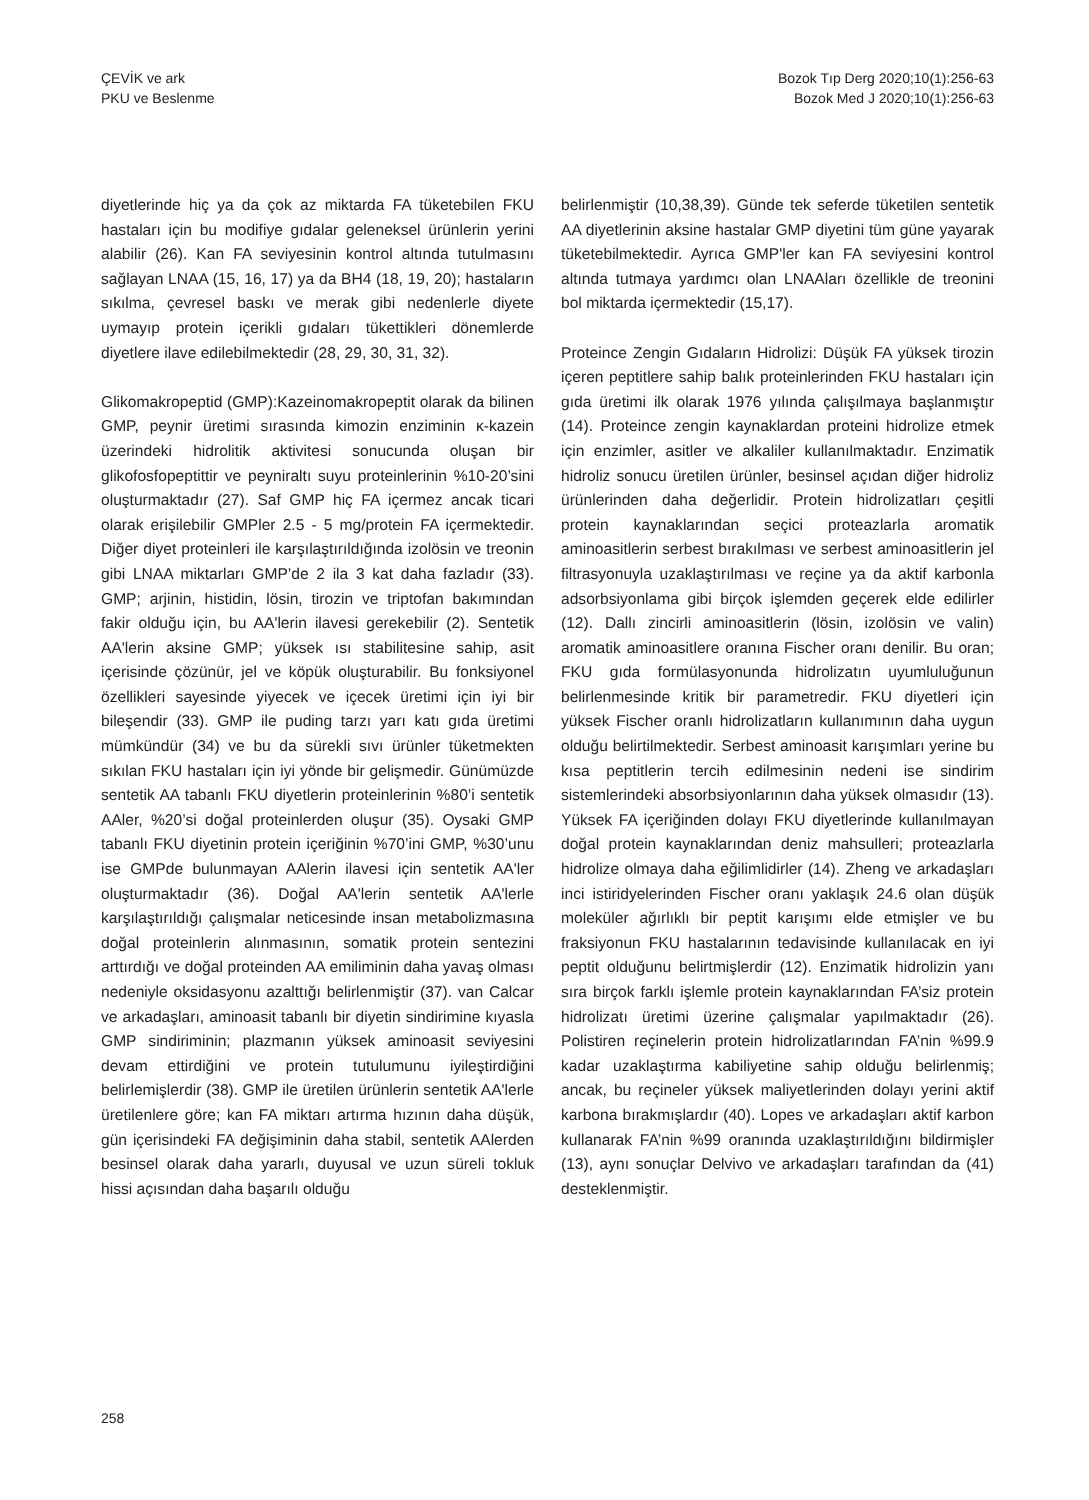ÇEVİK ve ark
PKU ve Beslenme
Bozok Tıp Derg 2020;10(1):256-63
Bozok Med J 2020;10(1):256-63
diyetlerinde hiç ya da çok az miktarda FA tüketebilen FKU hastaları için bu modifiye gıdalar geleneksel ürünlerin yerini alabilir (26). Kan FA seviyesinin kontrol altında tutulmasını sağlayan LNAA (15, 16, 17) ya da BH4 (18, 19, 20); hastaların sıkılma, çevresel baskı ve merak gibi nedenlerle diyete uymayıp protein içerikli gıdaları tükettikleri dönemlerde diyetlere ilave edilebilmektedir (28, 29, 30, 31, 32).
Glikomakropeptid (GMP):Kazeinomakropeptit olarak da bilinen GMP, peynir üretimi sırasında kimozin enziminin κ-kazein üzerindeki hidrolitik aktivitesi sonucunda oluşan bir glikofosfopeptittir ve peyniraltı suyu proteinlerinin %10-20’sini oluşturmaktadır (27). Saf GMP hiç FA içermez ancak ticari olarak erişilebilir GMPler 2.5 - 5 mg/protein FA içermektedir. Diğer diyet proteinleri ile karşılaştırıldığında izolösin ve treonin gibi LNAA miktarları GMP’de 2 ila 3 kat daha fazladır (33). GMP; arjinin, histidin, lösin, tirozin ve triptofan bakımından fakir olduğu için, bu AA'lerin ilavesi gerekebilir (2). Sentetik AA'lerin aksine GMP; yüksek ısı stabilitesine sahip, asit içerisinde çözünür, jel ve köpük oluşturabilir. Bu fonksiyonel özellikleri sayesinde yiyecek ve içecek üretimi için iyi bir bileşendir (33). GMP ile puding tarzı yarı katı gıda üretimi mümkündür (34) ve bu da sürekli sıvı ürünler tüketmekten sıkılan FKU hastaları için iyi yönde bir gelişmedir. Günümüzde sentetik AA tabanlı FKU diyetlerin proteinlerinin %80’i sentetik AAler, %20’si doğal proteinlerden oluşur (35). Oysaki GMP tabanlı FKU diyetinin protein içeriğinin %70’ini GMP, %30’unu ise GMPde bulunmayan AAlerin ilavesi için sentetik AA'ler oluşturmaktadır (36). Doğal AA'lerin sentetik AA'lerle karşılaştırıldığı çalışmalar neticesinde insan metabolizmasına doğal proteinlerin alınmasının, somatik protein sentezini arttırdığı ve doğal proteinden AA emiliminin daha yavaş olması nedeniyle oksidasyonu azalttığı belirlenmiştir (37). van Calcar ve arkadaşları, aminoasit tabanlı bir diyetin sindirimine kıyasla GMP sindiriminin; plazmanın yüksek aminoasit seviyesini devam ettirdiğini ve protein tutulumunu iyileştirdiğini belirlemişlerdir (38). GMP ile üretilen ürünlerin sentetik AA'lerle üretilenlere göre; kan FA miktarı artırma hızının daha düşük, gün içerisindeki FA değişiminin daha stabil, sentetik AAlerden besinsel olarak daha yararlı, duyusal ve uzun süreli tokluk hissi açısından daha başarılı olduğu
belirlenmiştir (10,38,39). Günde tek seferde tüketilen sentetik AA diyetlerinin aksine hastalar GMP diyetini tüm güne yayarak tüketebilmektedir. Ayrıca GMP'ler kan FA seviyesini kontrol altında tutmaya yardımcı olan LNAAları özellikle de treonini bol miktarda içermektedir (15,17).
Proteince Zengin Gıdaların Hidrolizi: Düşük FA yüksek tirozin içeren peptitlere sahip balık proteinlerinden FKU hastaları için gıda üretimi ilk olarak 1976 yılında çalışılmaya başlanmıştır (14). Proteince zengin kaynaklardan proteini hidrolize etmek için enzimler, asitler ve alkaliler kullanılmaktadır. Enzimatik hidroliz sonucu üretilen ürünler, besinsel açıdan diğer hidroliz ürünlerinden daha değerlidir. Protein hidrolizatları çeşitli protein kaynaklarından seçici proteazlarla aromatik aminoasitlerin serbest bırakılması ve serbest aminoasitlerin jel filtrasyonuyla uzaklaştırılması ve reçine ya da aktif karbonla adsorbsiyonlama gibi birçok işlemden geçerek elde edilirler (12). Dallı zincirli aminoasitlerin (lösin, izolösin ve valin) aromatik aminoasitlere oranına Fischer oranı denilir. Bu oran; FKU gıda formülasyonunda hidrolizatın uyumluluğunun belirlenmesinde kritik bir parametredir. FKU diyetleri için yüksek Fischer oranlı hidrolizatların kullanımının daha uygun olduğu belirtilmektedir. Serbest aminoasit karışımları yerine bu kısa peptitlerin tercih edilmesinin nedeni ise sindirim sistemlerindeki absorbsiyonlarının daha yüksek olmasıdır (13). Yüksek FA içeriğinden dolayı FKU diyetlerinde kullanılmayan doğal protein kaynaklarından deniz mahsulleri; proteazlarla hidrolize olmaya daha eğilimlidirler (14). Zheng ve arkadaşları inci istiridyelerinden Fischer oranı yaklaşık 24.6 olan düşük moleküler ağırlıklı bir peptit karışımı elde etmişler ve bu fraksiyonun FKU hastalarının tedavisinde kullanılacak en iyi peptit olduğunu belirtmişlerdir (12). Enzimatik hidrolizin yanı sıra birçok farklı işlemle protein kaynaklarından FA’siz protein hidrolizatı üretimi üzerine çalışmalar yapılmaktadır (26). Polistiren reçinelerin protein hidrolizatlarından FA’nin %99.9 kadar uzaklaştırma kabiliyetine sahip olduğu belirlenmiş; ancak, bu reçineler yüksek maliyetlerinden dolayı yerini aktif karbona bırakmışlardır (40). Lopes ve arkadaşları aktif karbon kullanarak FA’nin %99 oranında uzaklaştırıldığını bildirmişler (13), aynı sonuçlar Delvivo ve arkadaşları tarafından da (41) desteklenmiştir.
258